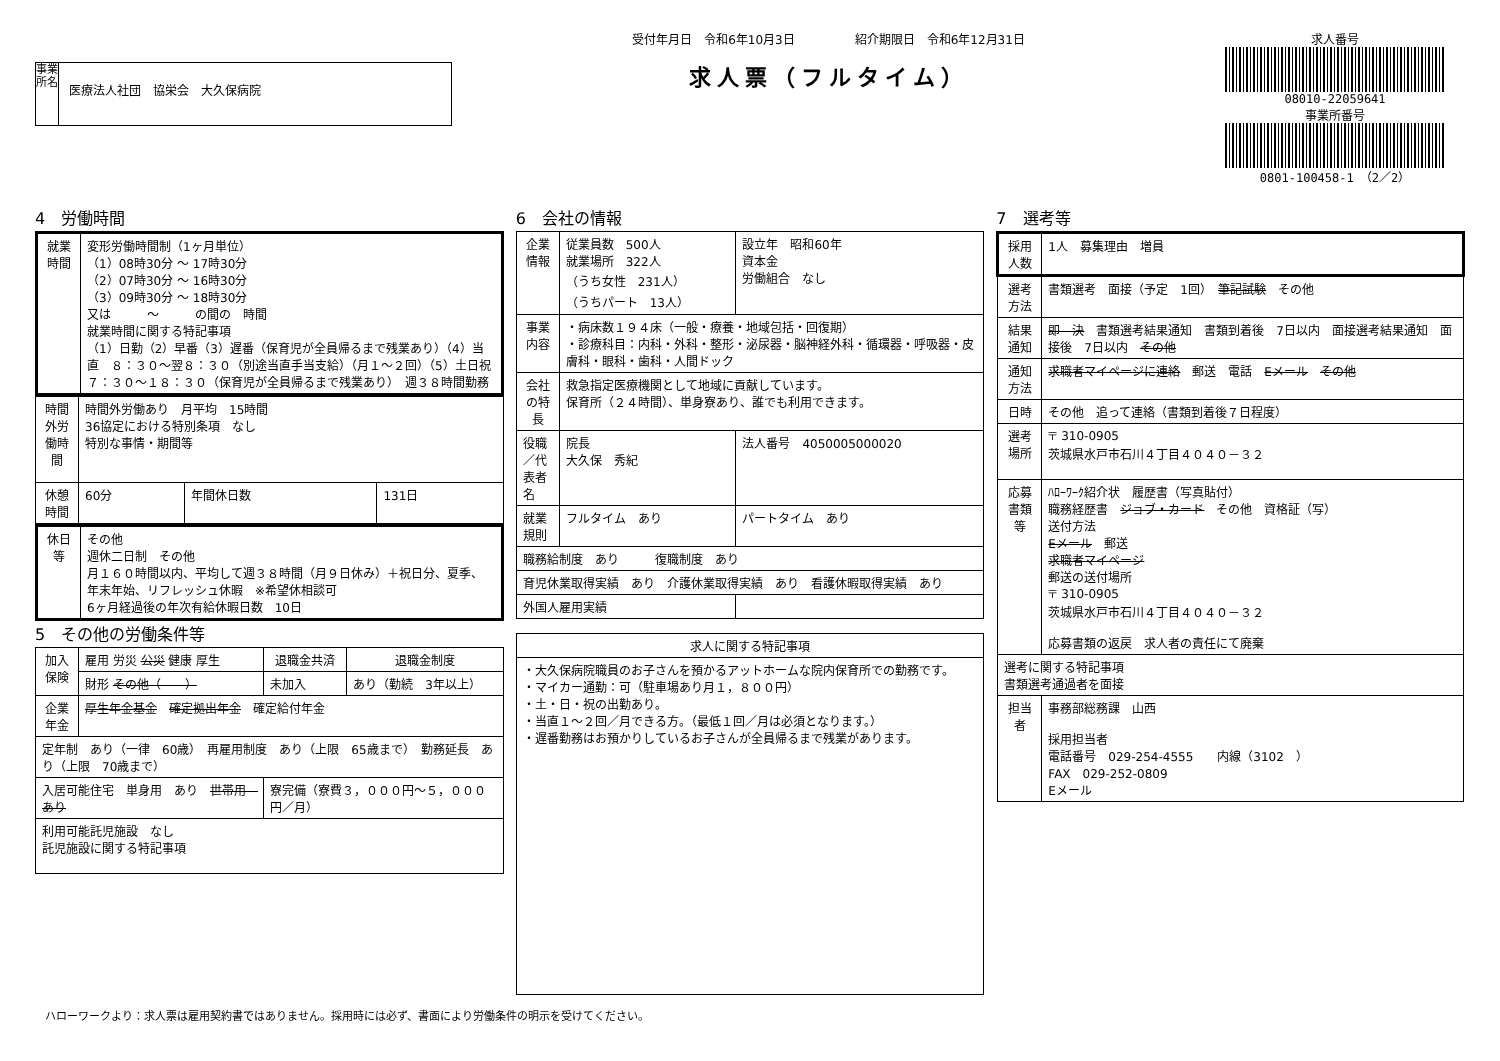事業所名
医療法人社団　協栄会　大久保病院
受付年月日　令和6年10月3日　　　　　紹介期限日　令和6年12月31日
求人票（フルタイム）
求人番号
08010-22059641
事業所番号
0801-100458-1　（2／2）
4　労働時間
| 就業時間 | 変形労働時間制（1ヶ月単位） （1）08時30分 ～ 17時30分 （2）07時30分 ～ 16時30分 （3）09時30分 ～ 18時30分 又は ～ の間の 時間 就業時間に関する特記事項 （1）日勤（2）早番（3）遅番（保育児が全員帰るまで残業あり）（4）当直 ８：３０～翌８：３０（別途当直手当支給）（月１～２回）（5）土日祝７：３０～１８：３０（保育児が全員帰るまで残業あり） 週３８時間勤務 |
| 時間外労働時間 | 時間外労働あり 月平均 15時間 36協定における特別条項 なし 特別な事情・期間等 | | |
| 休憩時間 | 60分 | 年間休日数 | 131日 |
| 休日等 | その他 週休二日制 その他 月１６０時間以内、平均して週３８時間（月９日休み）＋祝日分、夏季、年末年始、リフレッシュ休暇 ※希望休相談可 6ヶ月経過後の年次有給休暇日数 10日 |
5　その他の労働条件等
| 加入保険 | 雇用 労災 公災 健康 厚生 | 退職金共済 | 退職金制度 |
| | 財形 その他（ ） | 未加入 | あり（勤続 3年以上） |
| 企業年金 | 厚生年金基金 確定拠出年金 確定給付年金 | | |
| 定年制 あり（一律 60歳） 再雇用制度 あり（上限 65歳まで） 勤務延長 あり（上限 70歳まで） | | | |
| 入居可能住宅 単身用 あり 世帯用 あり | | 寮完備（寮費３，０００円～５，０００円／月） | |
| 利用可能託児施設 なし 託児施設に関する特記事項 | | | |
6　会社の情報
| 企業情報 | 従業員数 500人 就業場所 322人 （うち女性 231人） （うちパート 13人） | 設立年 昭和60年 資本金 労働組合 なし |
| 事業内容 | ・病床数１９４床（一般・療養・地域包括・回復期） ・診療科目：内科・外科・整形・泌尿器・脳神経外科・循環器・呼吸器・皮膚科・眼科・歯科・人間ドック | |
| 会社の特長 | 救急指定医療機関として地域に貢献しています。 保育所（２４時間）、単身寮あり、誰でも利用できます。 | |
| 役職／代表者名 | 院長 大久保 秀紀 | 法人番号 4050005000020 |
| 就業規則 | フルタイム あり | パートタイム あり |
| 職務給制度 あり 復職制度 あり | | |
| 育児休業取得実績 あり 介護休業取得実績 あり 看護休暇取得実績 あり | | |
| 外国人雇用実績 | | |
| 求人に関する特記事項 |
| --- |
| ・大久保病院職員のお子さんを預かるアットホームな院内保育所での勤務です。 ・マイカー通勤：可（駐車場あり月１，８００円） ・土・日・祝の出勤あり。 ・当直１～２回／月できる方。（最低１回／月は必須となります。） ・遅番勤務はお預かりしているお子さんが全員帰るまで残業があります。 |
7　選考等
| 採用人数 | 1人 募集理由 増員 |
| 選考方法 | 書類選考 面接（予定 1回） 筆記試験 その他 |
| 結果通知 | 即 決 書類選考結果通知 書類到着後 7日以内 面接選考結果通知 面接後 7日以内 その他 |
| 通知方法 | 求職者マイページに連絡 郵送 電話 Eメール その他 |
| 日時 | その他 追って連絡（書類到着後７日程度） |
| 選考場所 | 〒 310-0905 茨城県水戸市石川４丁目４０４０－３２ |
| 応募書類等 | ﾊﾛｰﾜｰｸ紹介状 履歴書（写真貼付） 職務経歴書 ジョブ・カード その他 資格証（写） 送付方法 Eメール 郵送 求職者マイページ 郵送の送付場所 〒 310-0905 茨城県水戸市石川４丁目４０４０－３２ 応募書類の返戻 求人者の責任にて廃棄 |
| 選考に関する特記事項 書類選考通過者を面接 | |
| 担当者 | 事務部総務課 山西 採用担当者 電話番号 029-254-4555 内線（3102 ） FAX 029-252-0809 Eメール |
ハローワークより：求人票は雇用契約書ではありません。採用時には必ず、書面により労働条件の明示を受けてください。